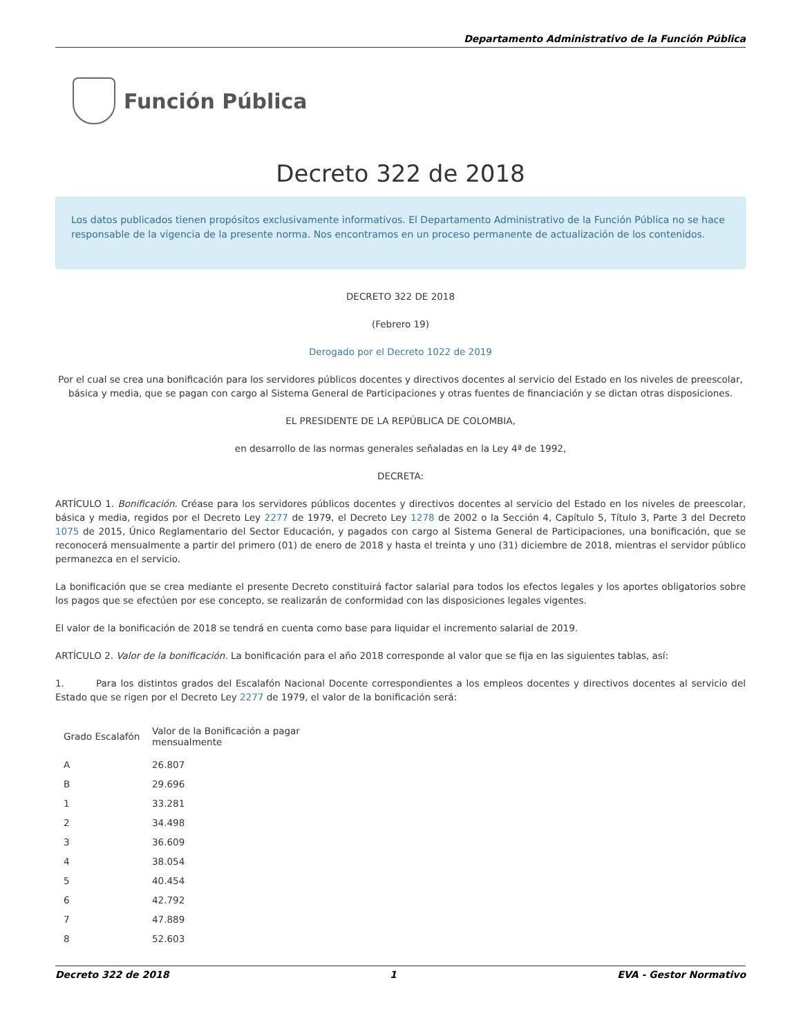Departamento Administrativo de la Función Pública
Función Pública
Decreto 322 de 2018
Los datos publicados tienen propósitos exclusivamente informativos. El Departamento Administrativo de la Función Pública no se hace responsable de la vigencia de la presente norma. Nos encontramos en un proceso permanente de actualización de los contenidos.
DECRETO 322 DE 2018
(Febrero 19)
Derogado por el Decreto 1022 de 2019
Por el cual se crea una bonificación para los servidores públicos docentes y directivos docentes al servicio del Estado en los niveles de preescolar, básica y media, que se pagan con cargo al Sistema General de Participaciones y otras fuentes de financiación y se dictan otras disposiciones.
EL PRESIDENTE DE LA REPÚBLICA DE COLOMBIA,
en desarrollo de las normas generales señaladas en la Ley 4ª de 1992,
DECRETA:
ARTÍCULO 1. Bonificación. Créase para los servidores públicos docentes y directivos docentes al servicio del Estado en los niveles de preescolar, básica y media, regidos por el Decreto Ley 2277 de 1979, el Decreto Ley 1278 de 2002 o la Sección 4, Capítulo 5, Título 3, Parte 3 del Decreto 1075 de 2015, Único Reglamentario del Sector Educación, y pagados con cargo al Sistema General de Participaciones, una bonificación, que se reconocerá mensualmente a partir del primero (01) de enero de 2018 y hasta el treinta y uno (31) diciembre de 2018, mientras el servidor público permanezca en el servicio.
La bonificación que se crea mediante el presente Decreto constituirá factor salarial para todos los efectos legales y los aportes obligatorios sobre los pagos que se efectúen por ese concepto, se realizarán de conformidad con las disposiciones legales vigentes.
El valor de la bonificación de 2018 se tendrá en cuenta como base para liquidar el incremento salarial de 2019.
ARTÍCULO 2. Valor de la bonificación. La bonificación para el año 2018 corresponde al valor que se fija en las siguientes tablas, así:
1. Para los distintos grados del Escalafón Nacional Docente correspondientes a los empleos docentes y directivos docentes al servicio del Estado que se rigen por el Decreto Ley 2277 de 1979, el valor de la bonificación será:
| Grado Escalafón | Valor de la Bonificación a pagar mensualmente |
| --- | --- |
| A | 26.807 |
| B | 29.696 |
| 1 | 33.281 |
| 2 | 34.498 |
| 3 | 36.609 |
| 4 | 38.054 |
| 5 | 40.454 |
| 6 | 42.792 |
| 7 | 47.889 |
| 8 | 52.603 |
Decreto 322 de 2018 1 EVA - Gestor Normativo